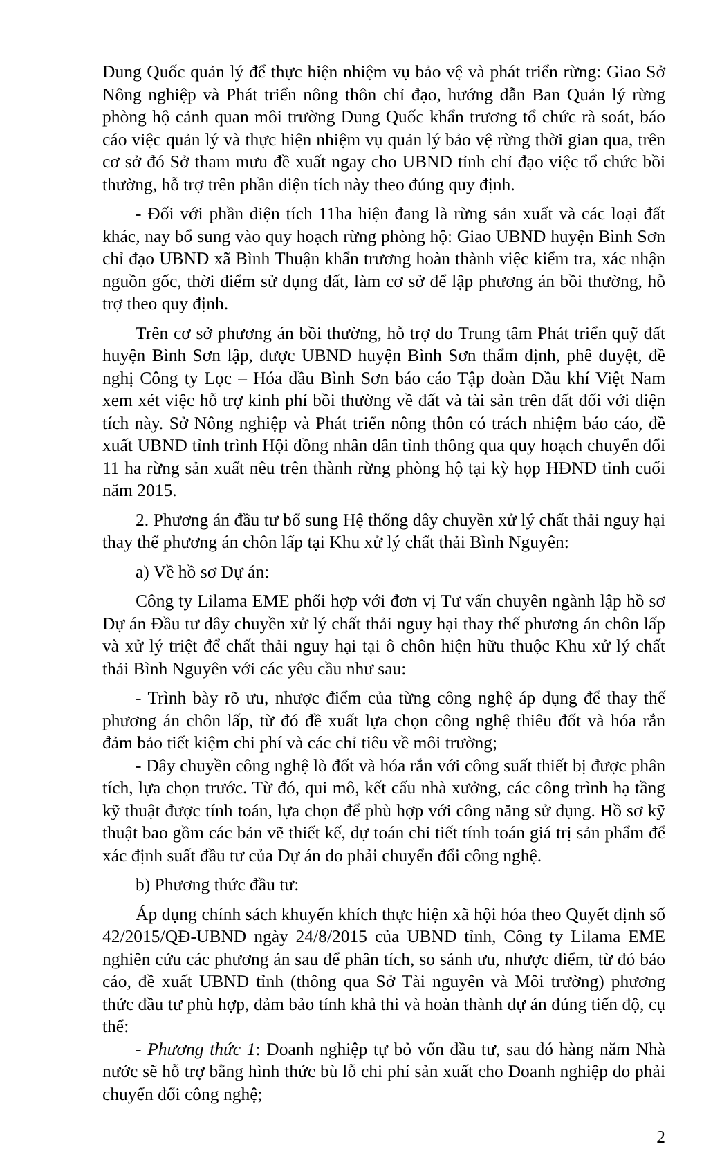Dung Quốc quản lý để thực hiện nhiệm vụ bảo vệ và phát triển rừng: Giao Sở Nông nghiệp và Phát triển nông thôn chỉ đạo, hướng dẫn Ban Quản lý rừng phòng hộ cảnh quan môi trường Dung Quốc khẩn trương tổ chức rà soát, báo cáo việc quản lý và thực hiện nhiệm vụ quản lý bảo vệ rừng thời gian qua, trên cơ sở đó Sở tham mưu đề xuất ngay cho UBND tỉnh chỉ đạo việc tổ chức bồi thường, hỗ trợ trên phần diện tích này theo đúng quy định.
- Đối với phần diện tích 11ha hiện đang là rừng sản xuất và các loại đất khác, nay bổ sung vào quy hoạch rừng phòng hộ: Giao UBND huyện Bình Sơn chỉ đạo UBND xã Bình Thuận khẩn trương hoàn thành việc kiểm tra, xác nhận nguồn gốc, thời điểm sử dụng đất, làm cơ sở để lập phương án bồi thường, hỗ trợ theo quy định.
Trên cơ sở phương án bồi thường, hỗ trợ do Trung tâm Phát triển quỹ đất huyện Bình Sơn lập, được UBND huyện Bình Sơn thẩm định, phê duyệt, đề nghị Công ty Lọc – Hóa dầu Bình Sơn báo cáo Tập đoàn Dầu khí Việt Nam xem xét việc hỗ trợ kinh phí bồi thường về đất và tài sản trên đất đối với diện tích này. Sở Nông nghiệp và Phát triển nông thôn có trách nhiệm báo cáo, đề xuất UBND tỉnh trình Hội đồng nhân dân tỉnh thông qua quy hoạch chuyển đổi 11 ha rừng sản xuất nêu trên thành rừng phòng hộ tại kỳ họp HĐND tỉnh cuối năm 2015.
2. Phương án đầu tư bổ sung Hệ thống dây chuyền xử lý chất thải nguy hại thay thế phương án chôn lấp tại Khu xử lý chất thải Bình Nguyên:
a) Về hồ sơ Dự án:
Công ty Lilama EME phối hợp với đơn vị Tư vấn chuyên ngành lập hồ sơ Dự án Đầu tư dây chuyền xử lý chất thải nguy hại thay thế phương án chôn lấp và xử lý triệt để chất thải nguy hại tại ô chôn hiện hữu thuộc Khu xử lý chất thải Bình Nguyên với các yêu cầu như sau:
- Trình bày rõ ưu, nhược điểm của từng công nghệ áp dụng để thay thế phương án chôn lấp, từ đó đề xuất lựa chọn công nghệ thiêu đốt và hóa rắn đảm bảo tiết kiệm chi phí và các chỉ tiêu về môi trường;
- Dây chuyền công nghệ lò đốt và hóa rắn với công suất thiết bị được phân tích, lựa chọn trước. Từ đó, qui mô, kết cấu nhà xưởng, các công trình hạ tầng kỹ thuật được tính toán, lựa chọn để phù hợp với công năng sử dụng. Hồ sơ kỹ thuật bao gồm các bản vẽ thiết kế, dự toán chi tiết tính toán giá trị sản phẩm để xác định suất đầu tư của Dự án do phải chuyển đổi công nghệ.
b) Phương thức đầu tư:
Áp dụng chính sách khuyến khích thực hiện xã hội hóa theo Quyết định số 42/2015/QĐ-UBND ngày 24/8/2015 của UBND tỉnh, Công ty Lilama EME nghiên cứu các phương án sau để phân tích, so sánh ưu, nhược điểm, từ đó báo cáo, đề xuất UBND tỉnh (thông qua Sở Tài nguyên và Môi trường) phương thức đầu tư phù hợp, đảm bảo tính khả thi và hoàn thành dự án đúng tiến độ, cụ thể:
- Phương thức 1: Doanh nghiệp tự bỏ vốn đầu tư, sau đó hàng năm Nhà nước sẽ hỗ trợ bằng hình thức bù lỗ chi phí sản xuất cho Doanh nghiệp do phải chuyển đổi công nghệ;
2